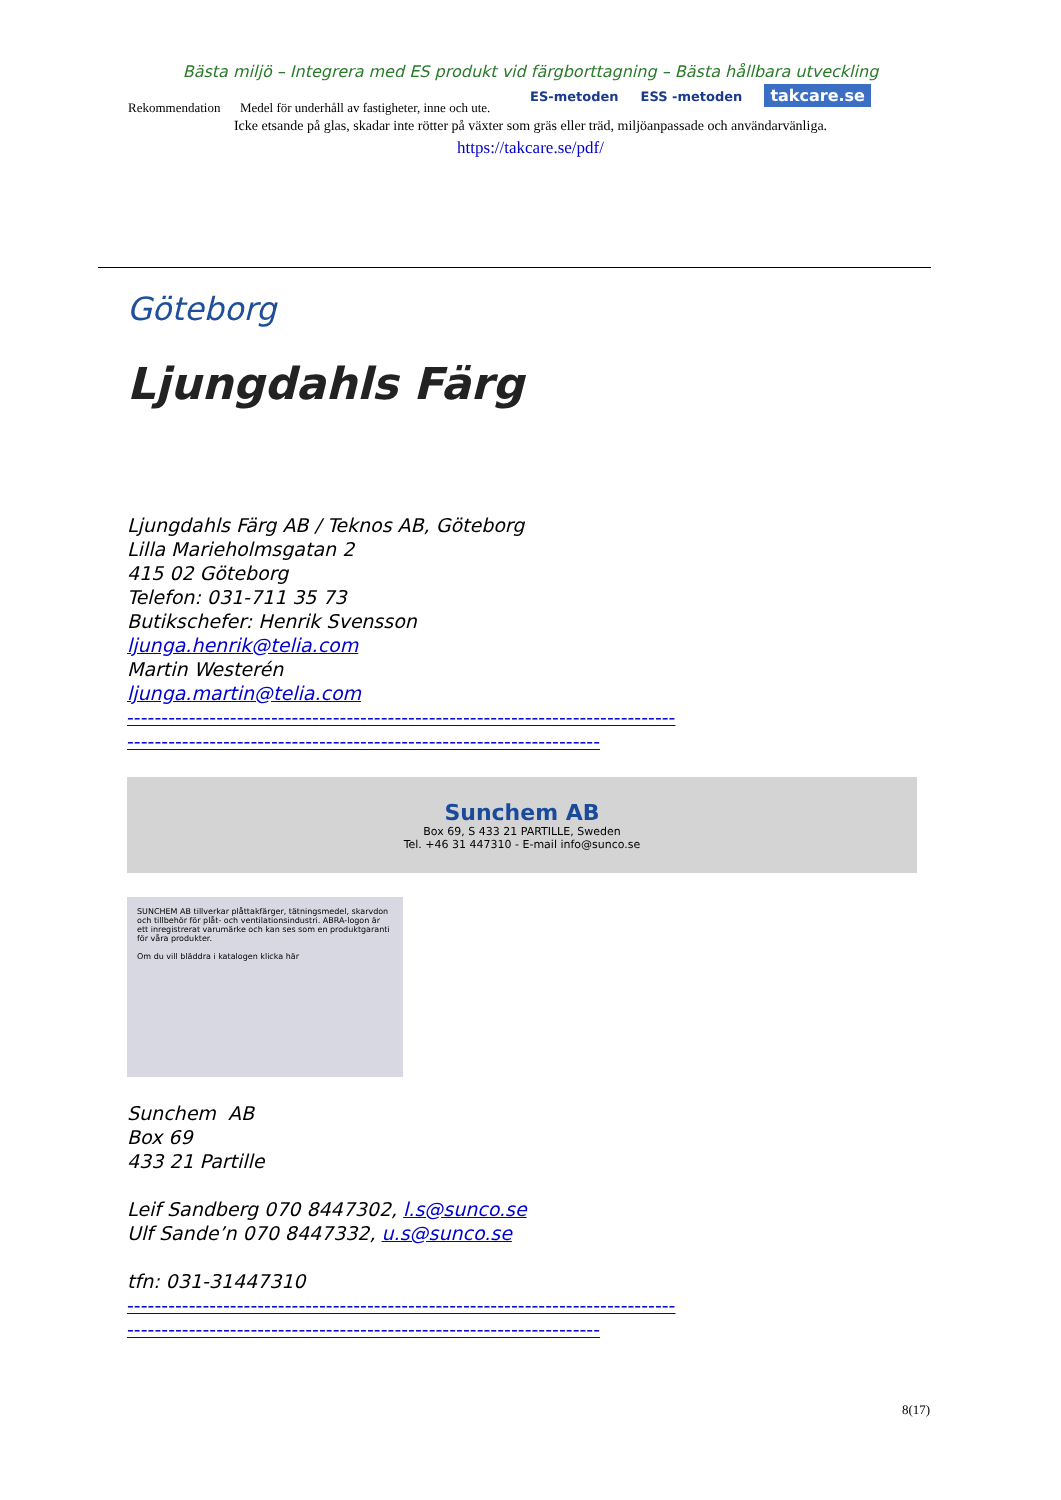Bästa miljö – Integrera med ES produkt vid färgborttagning – Bästa hållbara utveckling
Rekommendation Medel för underhåll av fastigheter, inne och ute.
ES-metoden ESS -metoden takcare.se
Icke etsande på glas, skadar inte rötter på växter som gräs eller träd, miljöanpassade och användarvänliga.
https://takcare.se/pdf/
Göteborg
Ljungdahls Färg
Ljungdahls Färg AB / Teknos AB, Göteborg
Lilla Marieholmsgatan 2
415 02 Göteborg
Telefon: 031-711 35 73
Butikschefer: Henrik Svensson
ljunga.henrik@telia.com
Martin Westerén
ljunga.martin@telia.com
--------------------------------------------------------------------------------
---------------------------------------------------------------------
Sunchem AB
Box 69, S 433 21 PARTILLE, Sweden
Tel. +46 31 447310 - E-mail info@sunco.se
SUNCHEM AB tillverkar plåttakfärger, tätningsmedel, skarvdon och tillbehör för plåt- och ventilationsindustri. ABRA-logon är ett inregistrerat varumärke och kan ses som en produktgaranti för våra produkter.
Om du vill bläddra i katalogen klicka här
Sunchem AB
Box 69
433 21 Partille
Leif Sandberg 070 8447302, l.s@sunco.se
Ulf Sande’n 070 8447332, u.s@sunco.se
tfn: 031-31447310
--------------------------------------------------------------------------------
---------------------------------------------------------------------
8(17)